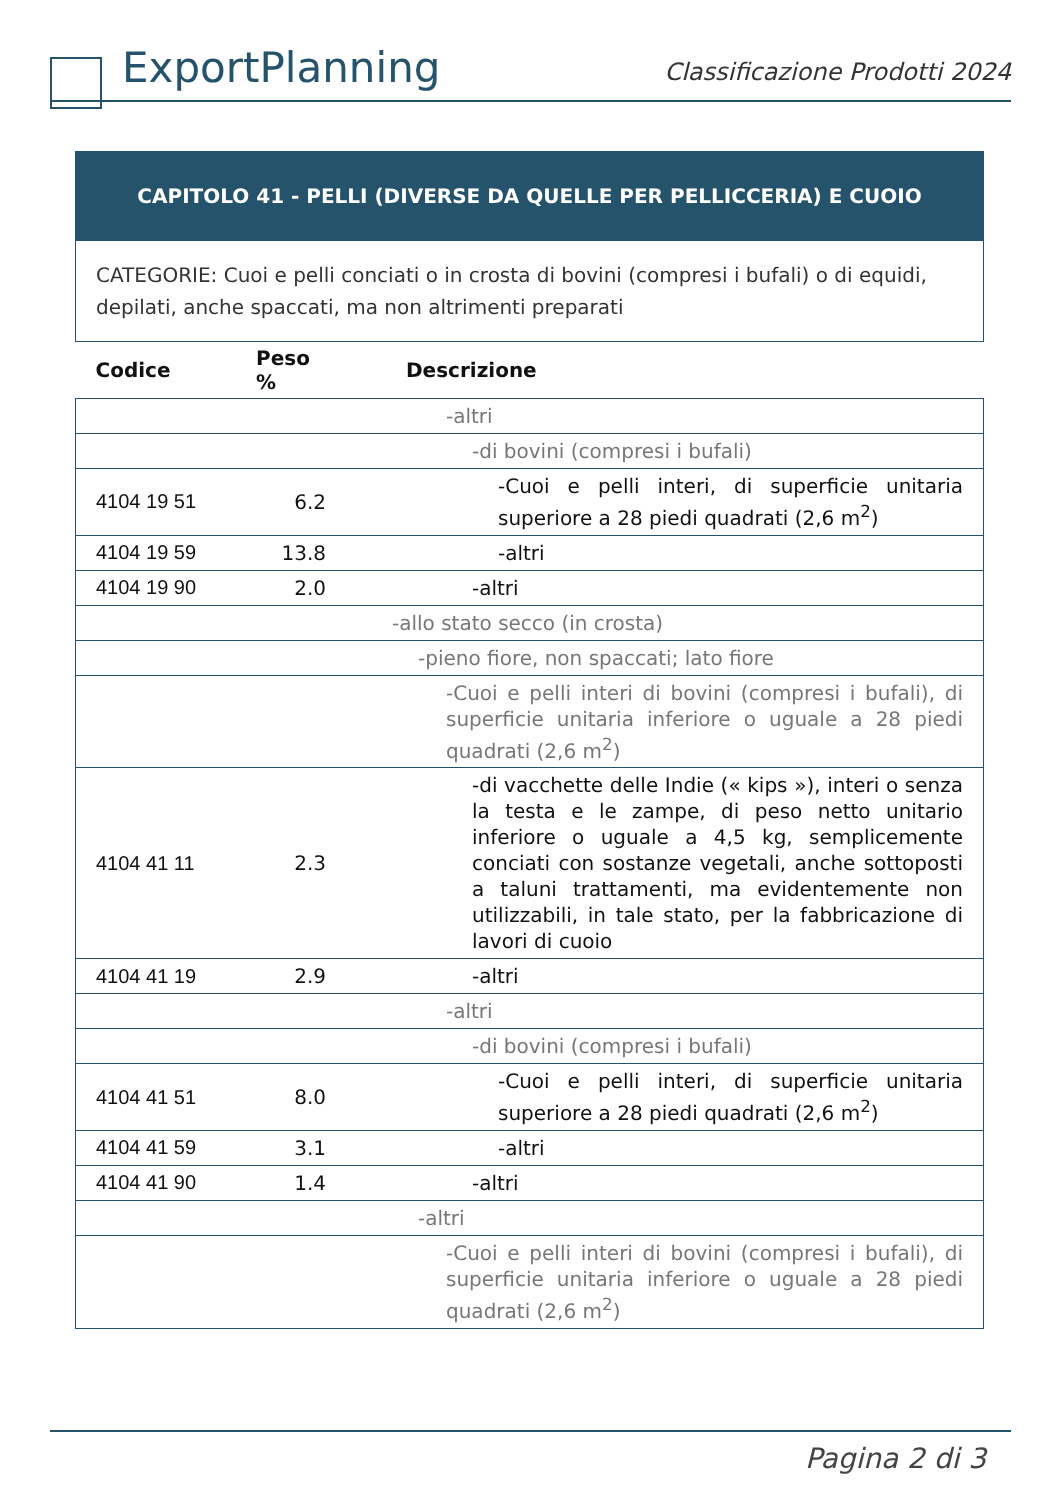ExportPlanning
Classificazione Prodotti 2024
| CAPITOLO 41 - PELLI (DIVERSE DA QUELLE PER PELLICCERIA) E CUOIO | | |
| CATEGORIE: Cuoi e pelli conciati o in crosta di bovini (compresi i bufali) o di equidi, depilati, anche spaccati, ma non altrimenti preparati | | |
| Codice | Peso % | Descrizione |
| | | -altri |
| | | -di bovini (compresi i bufali) |
| 4104 19 51 | 6.2 | -Cuoi e pelli interi, di superficie unitaria superiore a 28 piedi quadrati (2,6 m<sup>2</sup>) |
| 4104 19 59 | 13.8 | -altri |
| 4104 19 90 | 2.0 | -altri |
| | | -allo stato secco (in crosta) |
| | | -pieno fiore, non spaccati; lato fiore |
| | | -Cuoi e pelli interi di bovini (compresi i bufali), di superficie unitaria inferiore o uguale a 28 piedi quadrati (2,6 m<sup>2</sup>) |
| 4104 41 11 | 2.3 | -di vacchette delle Indie (« kips »), interi o senza la testa e le zampe, di peso netto unitario inferiore o uguale a 4,5 kg, semplicemente conciati con sostanze vegetali, anche sottoposti a taluni trattamenti, ma evidentemente non utilizzabili, in tale stato, per la fabbricazione di lavori di cuoio |
| 4104 41 19 | 2.9 | -altri |
| | | -altri |
| | | -di bovini (compresi i bufali) |
| 4104 41 51 | 8.0 | -Cuoi e pelli interi, di superficie unitaria superiore a 28 piedi quadrati (2,6 m<sup>2</sup>) |
| 4104 41 59 | 3.1 | -altri |
| 4104 41 90 | 1.4 | -altri |
| | | -altri |
| | | -Cuoi e pelli interi di bovini (compresi i bufali), di superficie unitaria inferiore o uguale a 28 piedi quadrati (2,6 m<sup>2</sup>) |
Pagina 2 di 3